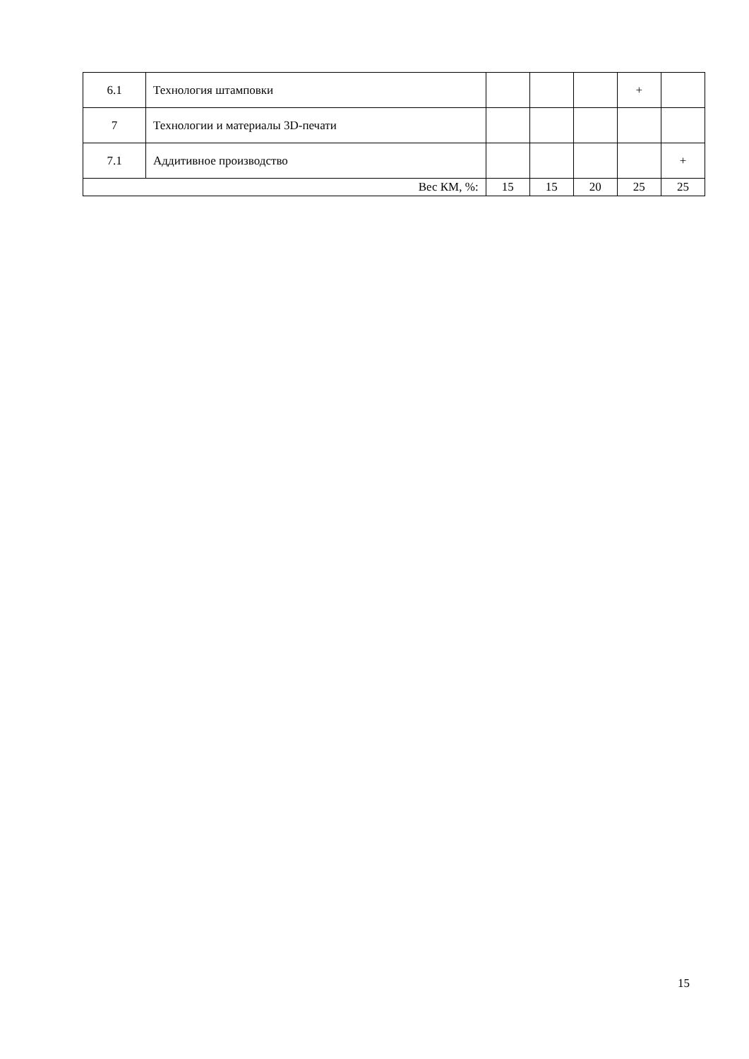| 6.1 | Технология штамповки | | | | + | |
| 7 | Технологии и материалы 3D-печати | | | | | |
| 7.1 | Аддитивное производство | | | | | + |
| Вес КМ, %: | | 15 | 15 | 20 | 25 | 25 |
15